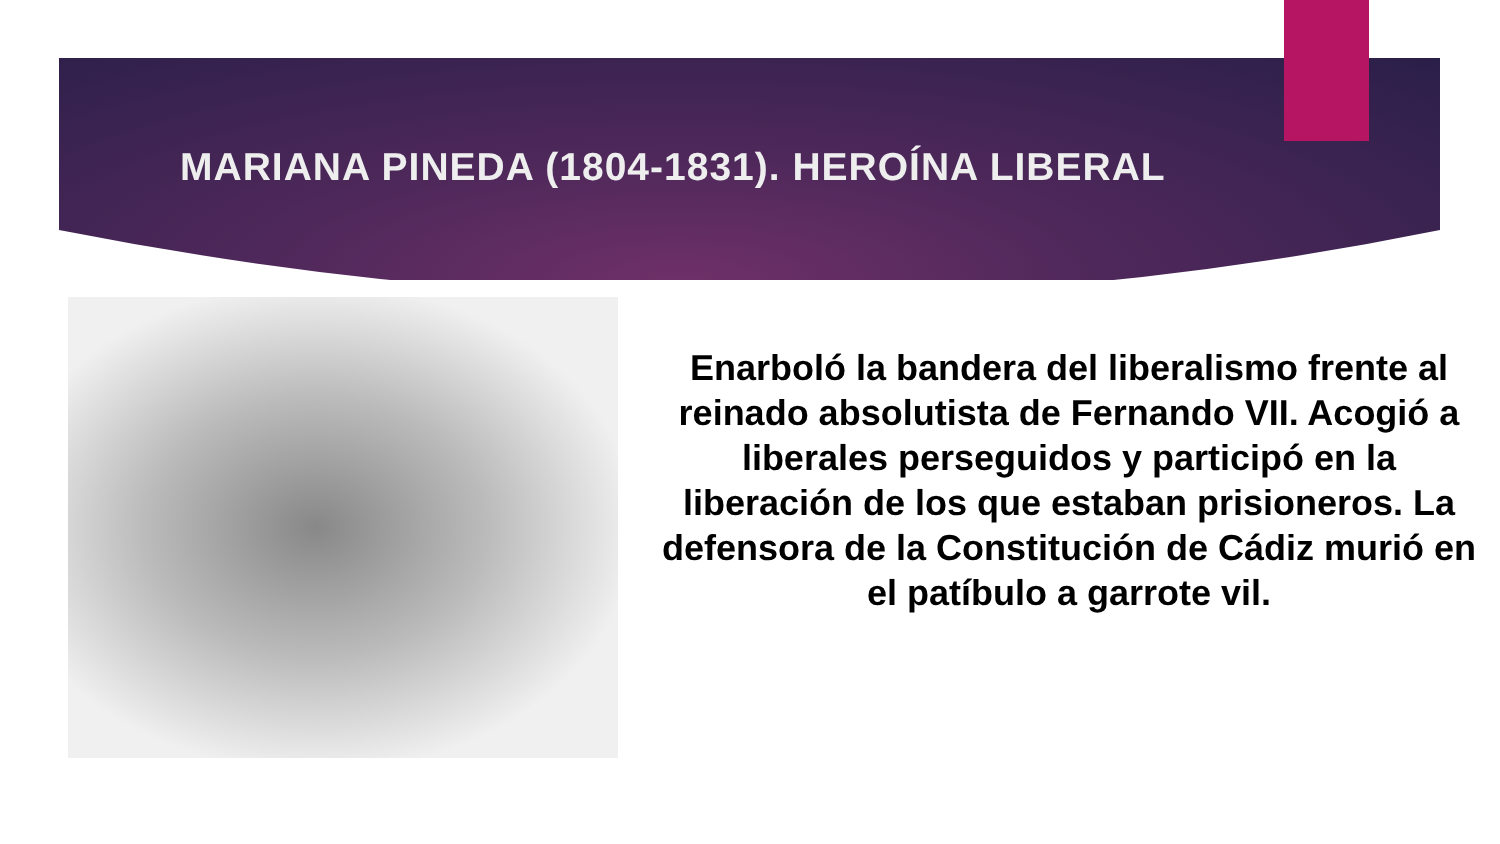MARIANA PINEDA (1804-1831). HEROÍNA LIBERAL
Enarboló la bandera del liberalismo frente al reinado absolutista de Fernando VII. Acogió a liberales perseguidos y participó en la liberación de los que estaban prisioneros. La defensora de la Constitución de Cádiz murió en el patíbulo a garrote vil.